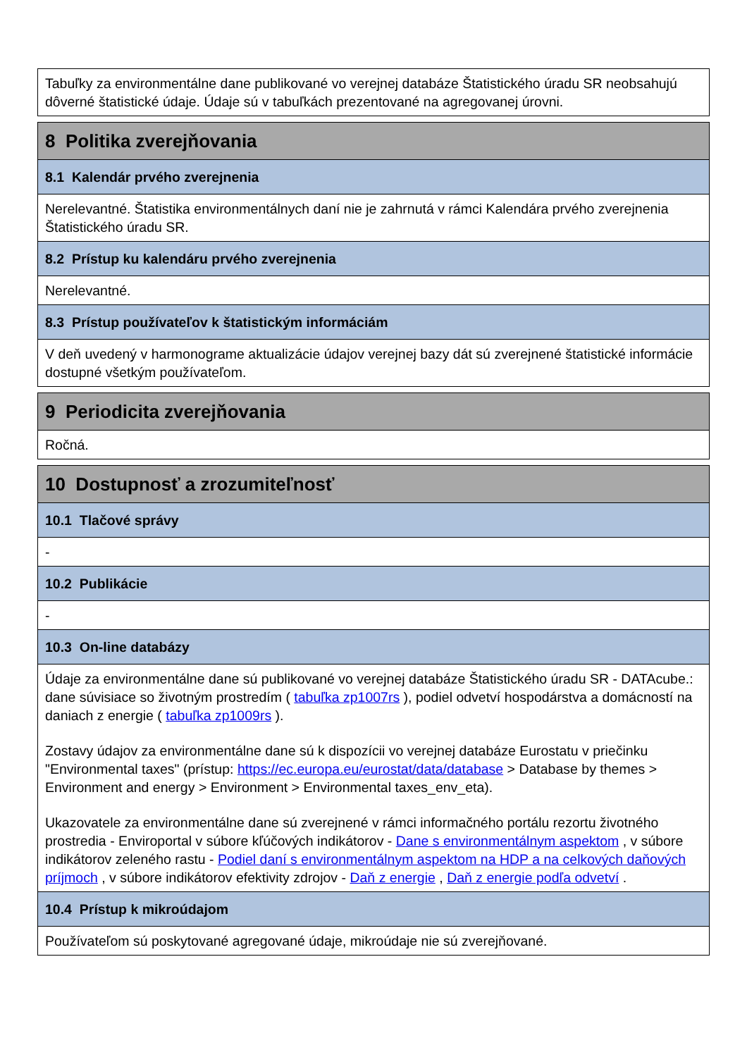Tabuľky za environmentálne dane publikované vo verejnej databáze Štatistického úradu SR neobsahujú dôverné štatistické údaje. Údaje sú v tabuľkách prezentované na agregovanej úrovni.
8 Politika zverejňovania
8.1 Kalendár prvého zverejnenia
Nerelevantné. Štatistika environmentálnych daní nie je zahrnutá v rámci Kalendára prvého zverejnenia Štatistického úradu SR.
8.2 Prístup ku kalendáru prvého zverejnenia
Nerelevantné.
8.3 Prístup používateľov k štatistickým informáciám
V deň uvedený v harmonograme aktualizácie údajov verejnej bazy dát sú zverejnené štatistické informácie dostupné všetkým používateľom.
9 Periodicita zverejňovania
Ročná.
10 Dostupnosť a zrozumiteľnosť
10.1 Tlačové správy
-
10.2 Publikácie
-
10.3 On-line databázy
Údaje za environmentálne dane sú publikované vo verejnej databáze Štatistického úradu SR - DATAcube.: dane súvisiace so životným prostredím ( tabuľka zp1007rs ), podiel odvetví hospodárstva a domácností na daniach z energie ( tabuľka zp1009rs ).
Zostavy údajov za environmentálne dane sú k dispozícii vo verejnej databáze Eurostatu v priečinku "Environmental taxes" (prístup: https://ec.europa.eu/eurostat/data/database > Database by themes > Environment and energy > Environment > Environmental taxes_env_eta).
Ukazovatele za environmentálne dane sú zverejnené v rámci informačného portálu rezortu životného prostredia - Enviroportal v súbore kľúčových indikátorov - Dane s environmentálnym aspektom , v súbore indikátorov zeleného rastu - Podiel daní s environmentálnym aspektom na HDP a na celkových daňových príjmoch , v súbore indikátorov efektivity zdrojov - Daň z energie , Daň z energie podľa odvetví .
10.4 Prístup k mikroúdajom
Používateľom sú poskytované agregované údaje, mikroúdaje nie sú zverejňované.